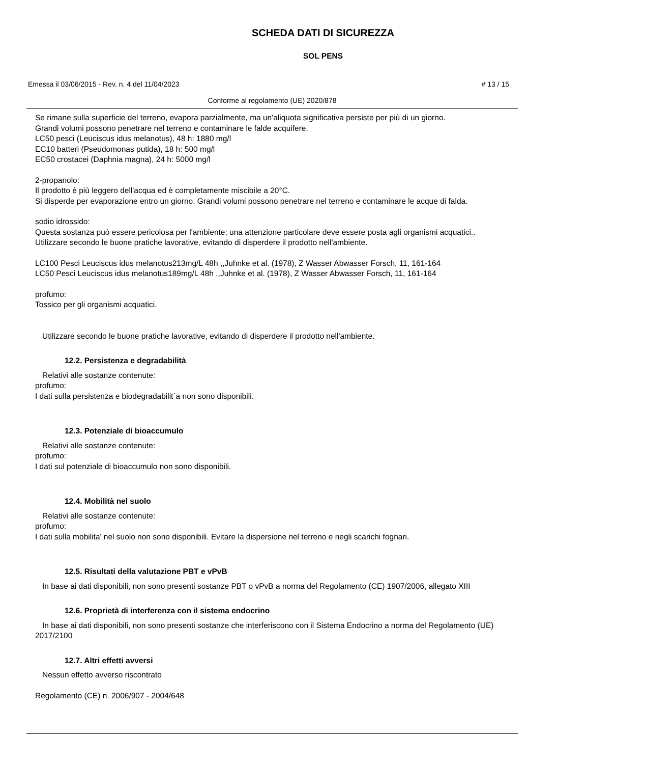SCHEDA DATI DI SICUREZZA
SOL PENS
Emessa il 03/06/2015 - Rev. n. 4 del 11/04/2023 # 13 / 15
Conforme al regolamento (UE) 2020/878
Se rimane sulla superficie del terreno, evapora parzialmente, ma un'aliquota significativa persiste per più di un giorno.
Grandi volumi possono penetrare nel terreno e contaminare le falde acquifere.
LC50 pesci (Leuciscus idus melanotus), 48 h: 1880 mg/l
EC10 batteri (Pseudomonas putida), 18 h: 500 mg/l
EC50 crostacei (Daphnia magna), 24 h: 5000 mg/l
2-propanolo:
Il prodotto è più leggero dell'acqua ed è completamente miscibile a 20°C.
Si disperde per evaporazione entro un giorno. Grandi volumi possono penetrare nel terreno e contaminare le acque di falda.
sodio idrossido:
Questa sostanza può essere pericolosa per l'ambiente; una attenzione particolare deve essere posta agli organismi acquatici..
Utilizzare secondo le buone pratiche lavorative, evitando di disperdere il prodotto nell'ambiente.
LC100 Pesci Leuciscus idus melanotus213mg/L 48h ,,Juhnke et al. (1978), Z Wasser Abwasser Forsch, 11, 161-164
LC50 Pesci Leuciscus idus melanotus189mg/L 48h ,,Juhnke et al. (1978), Z Wasser Abwasser Forsch, 11, 161-164
profumo:
Tossico per gli organismi acquatici.
Utilizzare secondo le buone pratiche lavorative, evitando di disperdere il prodotto nell'ambiente.
12.2. Persistenza e degradabilità
Relativi alle sostanze contenute:
profumo:
I dati sulla persistenza e biodegradabilit`a non sono disponibili.
12.3. Potenziale di bioaccumulo
Relativi alle sostanze contenute:
profumo:
I dati sul potenziale di bioaccumulo non sono disponibili.
12.4. Mobilità nel suolo
Relativi alle sostanze contenute:
profumo:
I dati sulla mobilita' nel suolo non sono disponibili. Evitare la dispersione nel terreno e negli scarichi fognari.
12.5. Risultati della valutazione PBT e vPvB
In base ai dati disponibili, non sono presenti sostanze PBT o vPvB a norma del Regolamento (CE) 1907/2006, allegato XIII
12.6. Proprietà di interferenza con il sistema endocrino
In base ai dati disponibili, non sono presenti sostanze che interferiscono con il Sistema Endocrino a norma del Regolamento (UE) 2017/2100
12.7. Altri effetti avversi
Nessun effetto avverso riscontrato
Regolamento (CE) n. 2006/907 - 2004/648